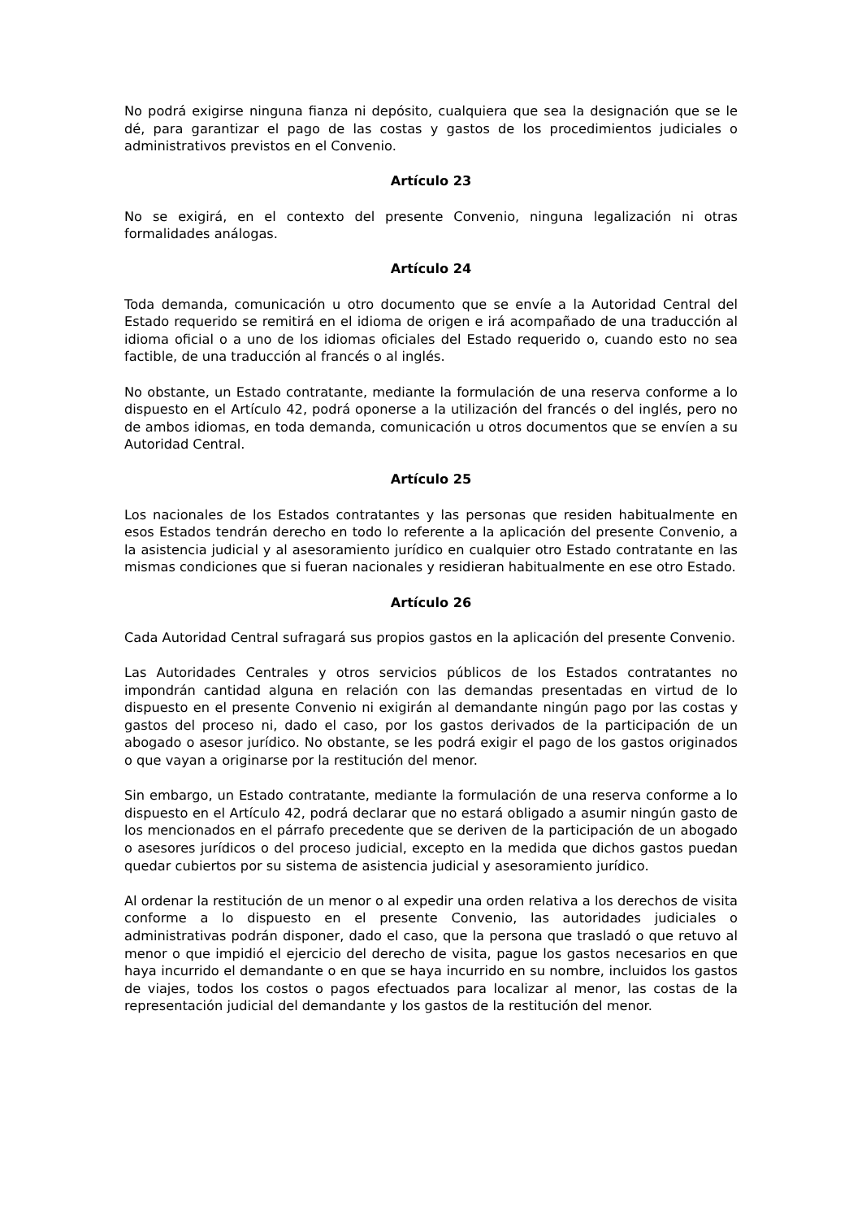No podrá exigirse ninguna fianza ni depósito, cualquiera que sea la designación que se le dé, para garantizar el pago de las costas y gastos de los procedimientos judiciales o administrativos previstos en el Convenio.
Artículo 23
No se exigirá, en el contexto del presente Convenio, ninguna legalización ni otras formalidades análogas.
Artículo 24
Toda demanda, comunicación u otro documento que se envíe a la Autoridad Central del Estado requerido se remitirá en el idioma de origen e irá acompañado de una traducción al idioma oficial o a uno de los idiomas oficiales del Estado requerido o, cuando esto no sea factible, de una traducción al francés o al inglés.
No obstante, un Estado contratante, mediante la formulación de una reserva conforme a lo dispuesto en el Artículo 42, podrá oponerse a la utilización del francés o del inglés, pero no de ambos idiomas, en toda demanda, comunicación u otros documentos que se envíen a su Autoridad Central.
Artículo 25
Los nacionales de los Estados contratantes y las personas que residen habitualmente en esos Estados tendrán derecho en todo lo referente a la aplicación del presente Convenio, a la asistencia judicial y al asesoramiento jurídico en cualquier otro Estado contratante en las mismas condiciones que si fueran nacionales y residieran habitualmente en ese otro Estado.
Artículo 26
Cada Autoridad Central sufragará sus propios gastos en la aplicación del presente Convenio.
Las Autoridades Centrales y otros servicios públicos de los Estados contratantes no impondrán cantidad alguna en relación con las demandas presentadas en virtud de lo dispuesto en el presente Convenio ni exigirán al demandante ningún pago por las costas y gastos del proceso ni, dado el caso, por los gastos derivados de la participación de un abogado o asesor jurídico. No obstante, se les podrá exigir el pago de los gastos originados o que vayan a originarse por la restitución del menor.
Sin embargo, un Estado contratante, mediante la formulación de una reserva conforme a lo dispuesto en el Artículo 42, podrá declarar que no estará obligado a asumir ningún gasto de los mencionados en el párrafo precedente que se deriven de la participación de un abogado o asesores jurídicos o del proceso judicial, excepto en la medida que dichos gastos puedan quedar cubiertos por su sistema de asistencia judicial y asesoramiento jurídico.
Al ordenar la restitución de un menor o al expedir una orden relativa a los derechos de visita conforme a lo dispuesto en el presente Convenio, las autoridades judiciales o administrativas podrán disponer, dado el caso, que la persona que trasladó o que retuvo al menor o que impidió el ejercicio del derecho de visita, pague los gastos necesarios en que haya incurrido el demandante o en que se haya incurrido en su nombre, incluidos los gastos de viajes, todos los costos o pagos efectuados para localizar al menor, las costas de la representación judicial del demandante y los gastos de la restitución del menor.